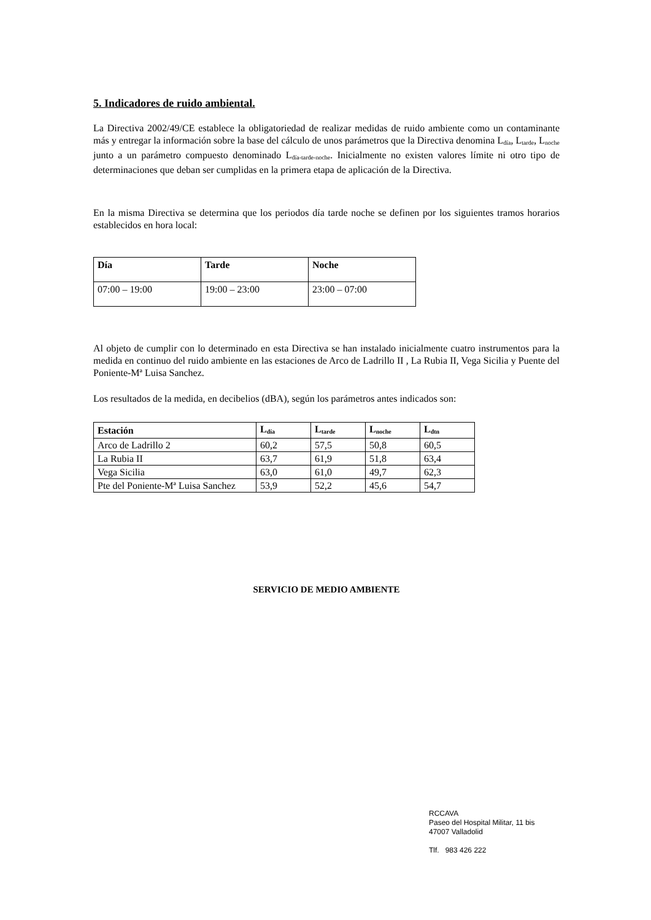5. Indicadores de ruido ambiental.
La Directiva 2002/49/CE establece la obligatoriedad de realizar medidas de ruido ambiente como un contaminante más y entregar la información sobre la base del cálculo de unos parámetros que la Directiva denomina L<sub>día</sub>, L<sub>tarde</sub>, L<sub>noche</sub> junto a un parámetro compuesto denominado L<sub>día-tarde-noche</sub>. Inicialmente no existen valores límite ni otro tipo de determinaciones que deban ser cumplidas en la primera etapa de aplicación de la Directiva.
En la misma Directiva se determina que los periodos día tarde noche se definen por los siguientes tramos horarios establecidos en hora local:
| Día | Tarde | Noche |
| --- | --- | --- |
| 07:00 – 19:00 | 19:00 – 23:00 | 23:00 – 07:00 |
Al objeto de cumplir con lo determinado en esta Directiva se han instalado inicialmente cuatro instrumentos para la medida en continuo del ruido ambiente en las estaciones de Arco de Ladrillo II , La Rubia II, Vega Sicilia y Puente del Poniente-Mª Luisa Sanchez.
Los resultados de la medida, en decibelios (dBA), según los parámetros antes indicados son:
| Estación | L<sub>día</sub> | L<sub>tarde</sub> | L<sub>noche</sub> | L<sub>dtn</sub> |
| --- | --- | --- | --- | --- |
| Arco de Ladrillo 2 | 60,2 | 57,5 | 50,8 | 60,5 |
| La Rubia II | 63,7 | 61,9 | 51,8 | 63,4 |
| Vega Sicilia | 63,0 | 61,0 | 49,7 | 62,3 |
| Pte del Poniente-Mª Luisa Sanchez | 53,9 | 52,2 | 45,6 | 54,7 |
SERVICIO DE MEDIO AMBIENTE
RCCAVA
Paseo del Hospital Militar, 11 bis
47007 Valladolid
Tlf. 983 426 222